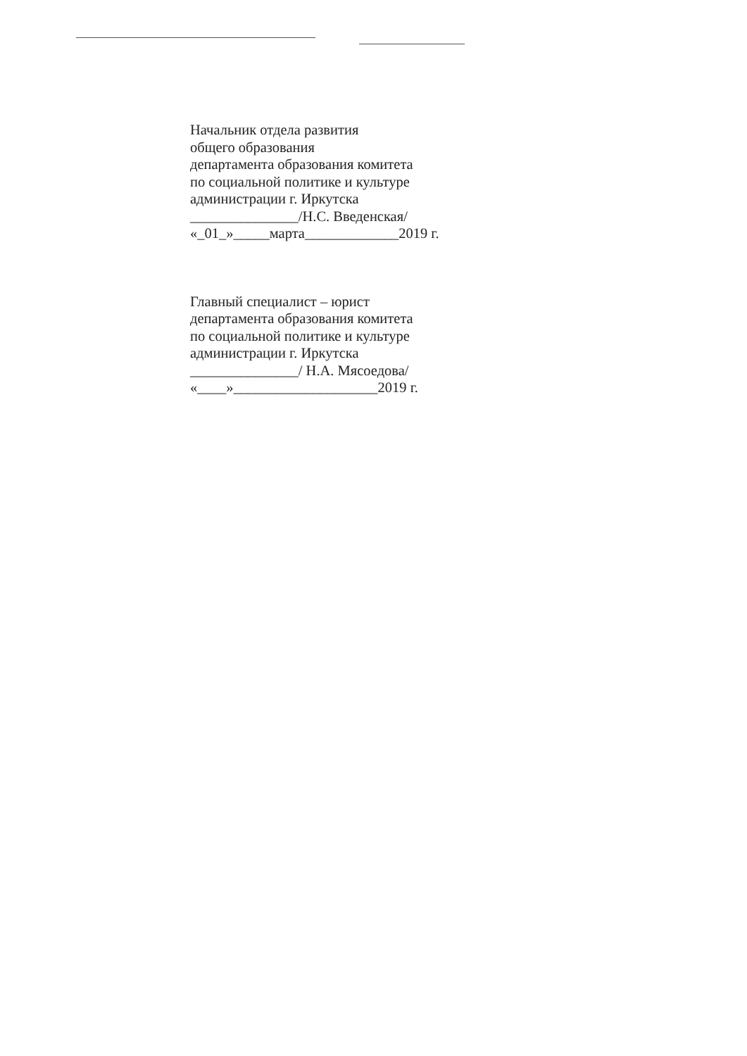Начальник отдела развития
общего образования
департамента образования комитета
по социальной политике и культуре
администрации г. Иркутска
_______________/Н.С. Введенская/
«_01_»_____марта_____________2019 г.
Главный специалист – юрист
департамента образования комитета
по социальной политике и культуре
администрации г. Иркутска
_______________/ Н.А. Мясоедова/
«____»____________________2019 г.